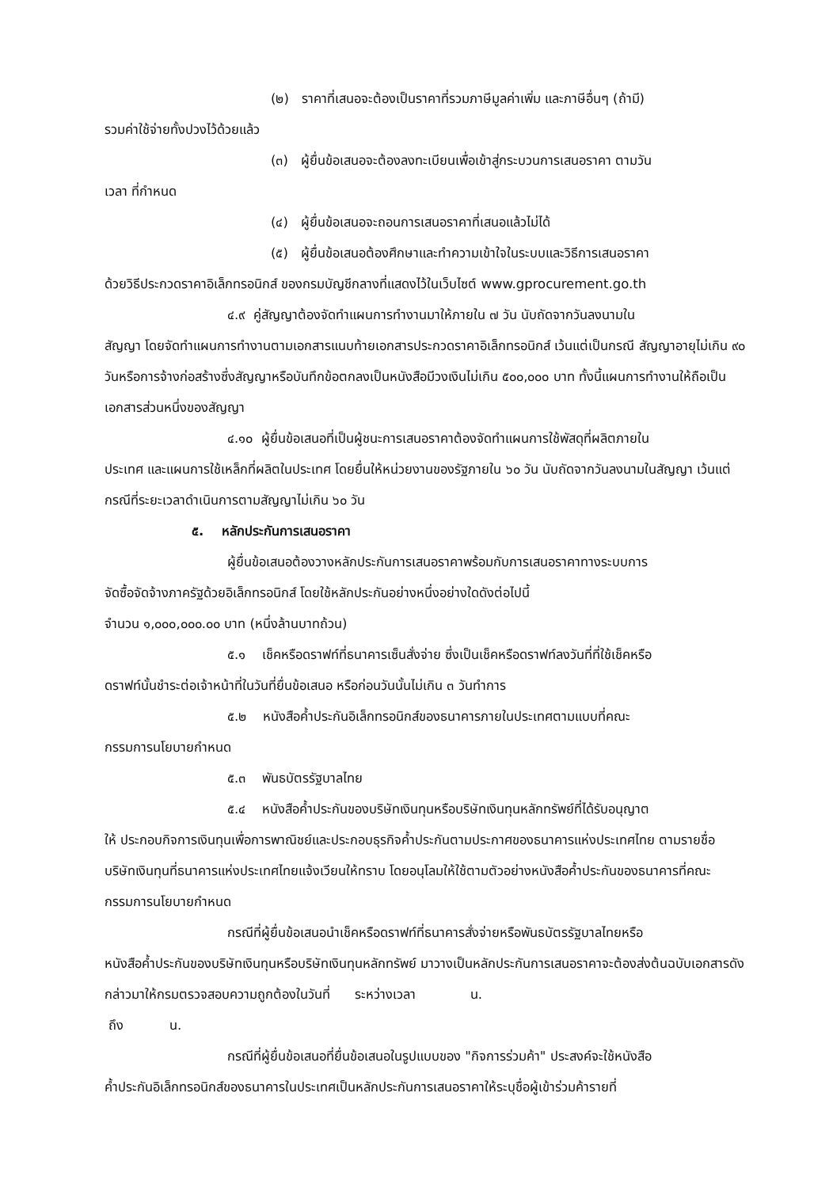(๒) ราคาที่เสนอจะต้องเป็นราคาที่รวมภาษีมูลค่าเพิ่ม และภาษีอื่นๆ (ถ้ามี)
รวมค่าใช้จ่ายทั้งปวงไว้ด้วยแล้ว
(๓) ผู้ยื่นข้อเสนอจะต้องลงทะเบียนเพื่อเข้าสู่กระบวนการเสนอราคา ตามวัน
เวลา ที่กำหนด
(๔) ผู้ยื่นข้อเสนอจะถอนการเสนอราคาที่เสนอแล้วไม่ได้
(๕) ผู้ยื่นข้อเสนอต้องศึกษาและทำความเข้าใจในระบบและวิธีการเสนอราคา
ด้วยวิธีประกวดราคาอิเล็กทรอนิกส์ ของกรมบัญชีกลางที่แสดงไว้ในเว็บไซต์ www.gprocurement.go.th
๔.๙ คู่สัญญาต้องจัดทำแผนการทำงานมาให้ภายใน ๗ วัน นับถัดจากวันลงนามใน
สัญญา โดยจัดทำแผนการทำงานตามเอกสารแนบท้ายเอกสารประกวดราคาอิเล็กทรอนิกส์ เว้นแต่เป็นกรณี สัญญาอายุไม่เกิน ๙๐ วันหรือการจ้างก่อสร้างซึ่งสัญญาหรือบันทึกข้อตกลงเป็นหนังสือมีวงเงินไม่เกิน ๕๐๐,๐๐๐ บาท ทั้งนี้แผนการทำงานให้ถือเป็นเอกสารส่วนหนึ่งของสัญญา
๔.๑๐ ผู้ยื่นข้อเสนอที่เป็นผู้ชนะการเสนอราคาต้องจัดทำแผนการใช้พัสดุที่ผลิตภายใน
ประเทศ และแผนการใช้เหล็กที่ผลิตในประเทศ โดยยื่นให้หน่วยงานของรัฐภายใน ๖๐ วัน นับถัดจากวันลงนามในสัญญา เว้นแต่กรณีที่ระยะเวลาดำเนินการตามสัญญาไม่เกิน ๖๐ วัน
๕. หลักประกันการเสนอราคา
ผู้ยื่นข้อเสนอต้องวางหลักประกันการเสนอราคาพร้อมกับการเสนอราคาทางระบบการ
จัดซื้อจัดจ้างภาครัฐด้วยอิเล็กทรอนิกส์ โดยใช้หลักประกันอย่างหนึ่งอย่างใดดังต่อไปนี้
จำนวน ๑,๐๐๐,๐๐๐.๐๐ บาท (หนึ่งล้านบาทถ้วน)
๕.๑ เช็คหรือดราฟท์ที่ธนาคารเซ็นสั่งจ่าย ซึ่งเป็นเช็คหรือดราฟท์ลงวันที่ที่ใช้เช็คหรือ
ดราฟท์นั้นชำระต่อเจ้าหน้าที่ในวันที่ยื่นข้อเสนอ หรือก่อนวันนั้นไม่เกิน ๓ วันทำการ
๕.๒ หนังสือค้ำประกันอิเล็กทรอนิกส์ของธนาคารภายในประเทศตามแบบที่คณะ
กรรมการนโยบายกำหนด
๕.๓ พันธบัตรรัฐบาลไทย
๕.๔ หนังสือค้ำประกันของบริษัทเงินทุนหรือบริษัทเงินทุนหลักทรัพย์ที่ได้รับอนุญาต
ให้ ประกอบกิจการเงินทุนเพื่อการพาณิชย์และประกอบธุรกิจค้ำประกันตามประกาศของธนาคารแห่งประเทศไทย ตามรายชื่อบริษัทเงินทุนที่ธนาคารแห่งประเทศไทยแจ้งเวียนให้ทราบ โดยอนุโลมให้ใช้ตามตัวอย่างหนังสือค้ำประกันของธนาคารที่คณะกรรมการนโยบายกำหนด
กรณีที่ผู้ยื่นข้อเสนอนำเช็คหรือดราฟท์ที่ธนาคารสั่งจ่ายหรือพันธบัตรรัฐบาลไทยหรือ
หนังสือค้ำประกันของบริษัทเงินทุนหรือบริษัทเงินทุนหลักทรัพย์ มาวางเป็นหลักประกันการเสนอราคาจะต้องส่งต้นฉบับเอกสารดังกล่าวมาให้กรมตรวจสอบความถูกต้องในวันที่ ระหว่างเวลา น.
ถึง น.
กรณีที่ผู้ยื่นข้อเสนอที่ยื่นข้อเสนอในรูปแบบของ "กิจการร่วมค้า" ประสงค์จะใช้หนังสือ
ค้ำประกันอิเล็กทรอนิกส์ของธนาคารในประเทศเป็นหลักประกันการเสนอราคาให้ระบุชื่อผู้เข้าร่วมค้ารายที่